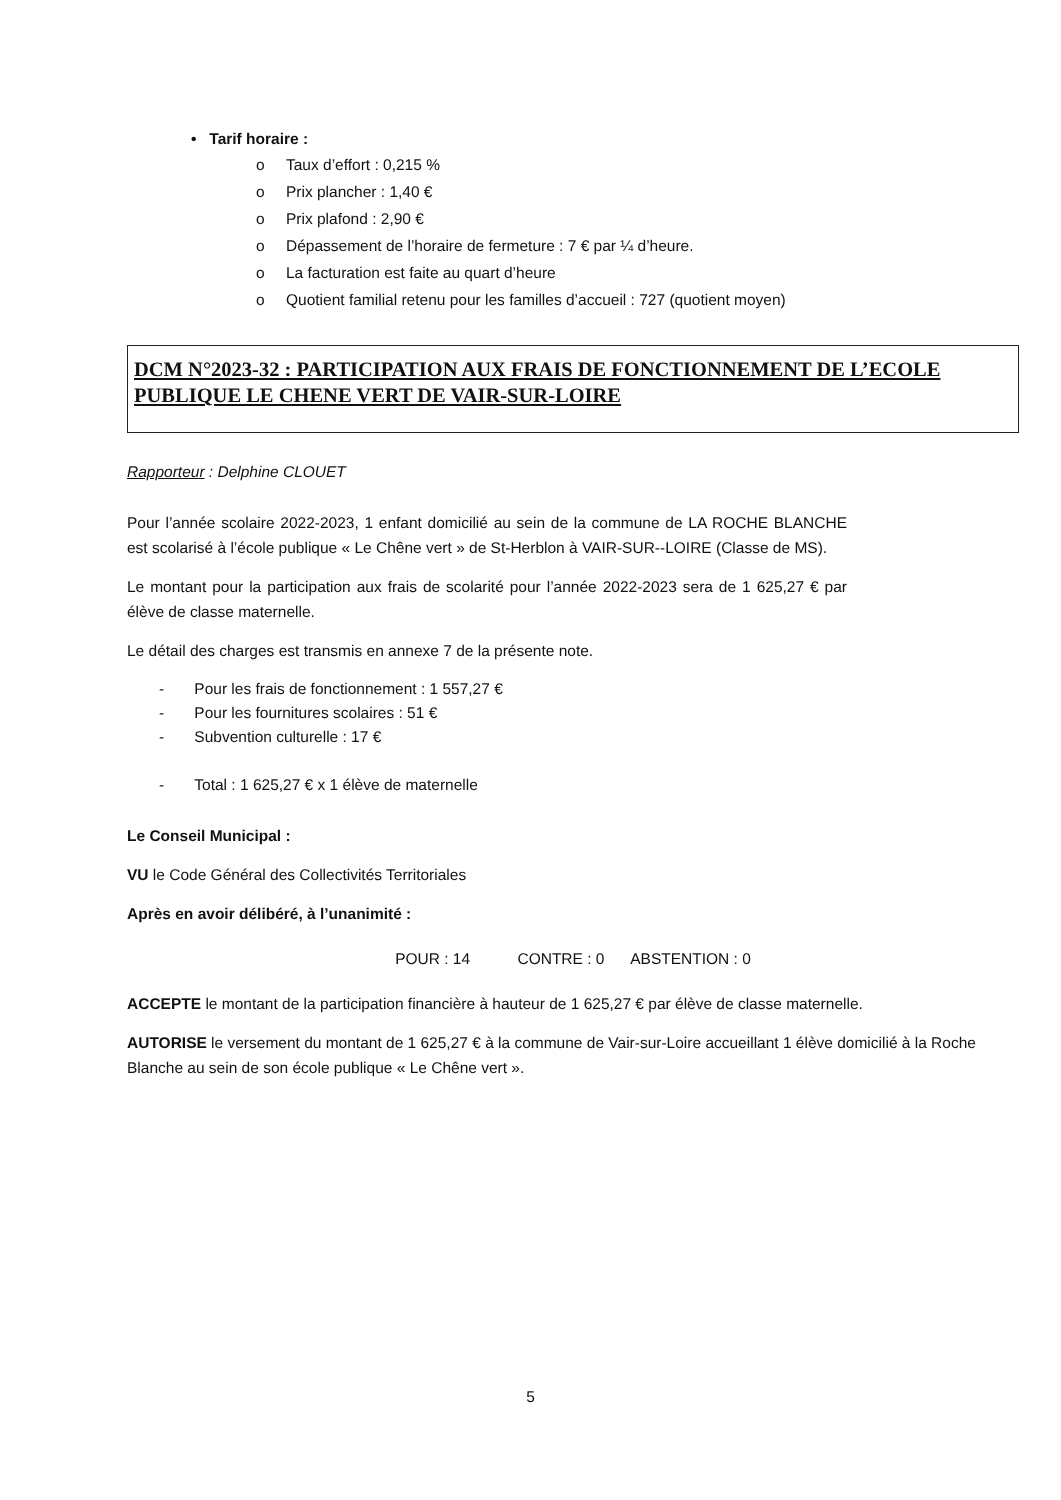• Tarif horaire :
o Taux d’effort : 0,215 %
o Prix plancher : 1,40 €
o Prix plafond : 2,90 €
o Dépassement de l’horaire de fermeture : 7 € par ¼ d’heure.
o La facturation est faite au quart d’heure
o Quotient familial retenu pour les familles d’accueil : 727 (quotient moyen)
DCM N°2023-32 : PARTICIPATION AUX FRAIS DE FONCTIONNEMENT DE L’ECOLE PUBLIQUE LE CHENE VERT DE VAIR-SUR-LOIRE
Rapporteur : Delphine CLOUET
Pour l’année scolaire 2022-2023, 1 enfant domicilié au sein de la commune de LA ROCHE BLANCHE est scolarisé à l’école publique « Le Chêne vert » de St-Herblon à VAIR-SUR--LOIRE (Classe de MS).
Le montant pour la participation aux frais de scolarité pour l’année 2022-2023 sera de 1 625,27 € par élève de classe maternelle.
Le détail des charges est transmis en annexe 7 de la présente note.
- Pour les frais de fonctionnement : 1 557,27 €
- Pour les fournitures scolaires : 51 €
- Subvention culturelle : 17 €
- Total : 1 625,27 € x 1 élève de maternelle
Le Conseil Municipal :
VU le Code Général des Collectivités Territoriales
Après en avoir délibéré, à l’unanimité :
POUR : 14 CONTRE : 0 ABSTENTION : 0
ACCEPTE le montant de la participation financière à hauteur de 1 625,27 € par élève de classe maternelle.
AUTORISE le versement du montant de 1 625,27 € à la commune de Vair-sur-Loire accueillant 1 élève domicilié à la Roche Blanche au sein de son école publique « Le Chêne vert ».
5